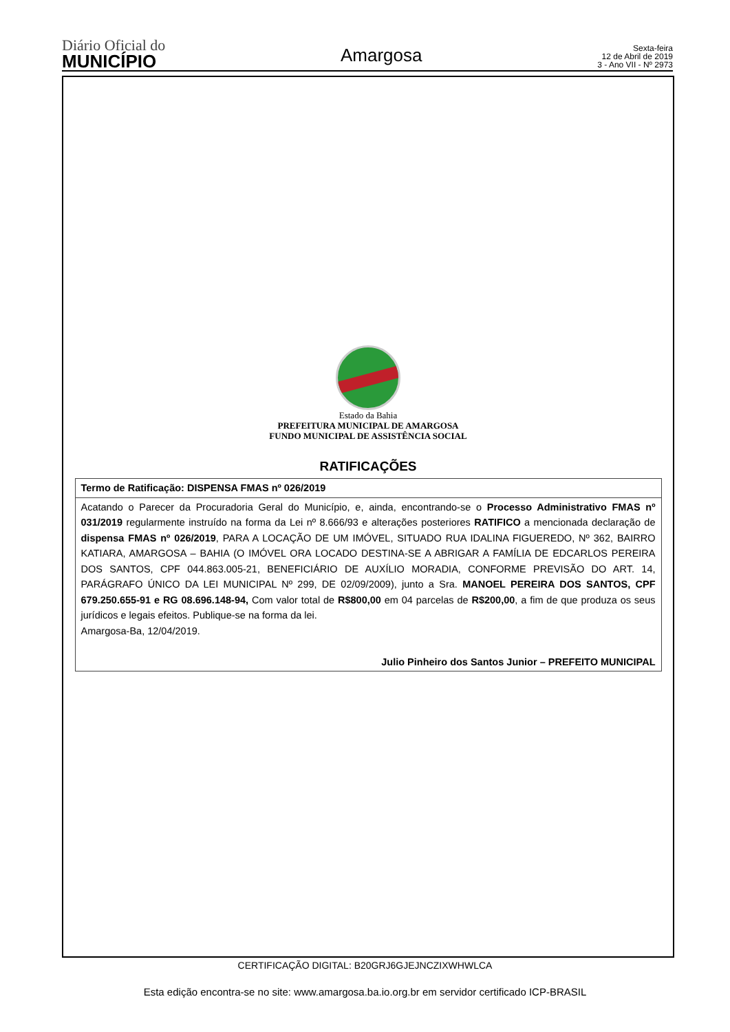Diário Oficial do
MUNICÍPIO
Amargosa
Sexta-feira
12 de Abril de 2019
3 - Ano VII - Nº 2973
Estado da Bahia
PREFEITURA MUNICIPAL DE AMARGOSA
FUNDO MUNICIPAL DE ASSISTÊNCIA SOCIAL
RATIFICAÇÕES
| Termo de Ratificação: DISPENSA FMAS nº 026/2019 |
| --- |
| Acatando o Parecer da Procuradoria Geral do Município, e, ainda, encontrando-se o Processo Administrativo FMAS nº 031/2019 regularmente instruído na forma da Lei nº 8.666/93 e alterações posteriores RATIFICO a mencionada declaração de dispensa FMAS nº 026/2019 , PARA A LOCAÇÃO DE UM IMÓVEL, SITUADO RUA IDALINA FIGUEREDO, Nº 362, BAIRRO KATIARA, AMARGOSA – BAHIA (O IMÓVEL ORA LOCADO DESTINA-SE A ABRIGAR A FAMÍLIA DE EDCARLOS PEREIRA DOS SANTOS, CPF 044.863.005-21, BENEFICIÁRIO DE AUXÍLIO MORADIA, CONFORME PREVISÃO DO ART. 14, PARÁGRAFO ÚNICO DA LEI MUNICIPAL Nº 299, DE 02/09/2009), junto a Sra. MANOEL PEREIRA DOS SANTOS, CPF 679.250.655-91 e RG 08.696.148-94, Com valor total de R$800,00 em 04 parcelas de R$200,00 , a fim de que produza os seus jurídicos e legais efeitos. Publique-se na forma da lei. Amargosa-Ba, 12/04/2019. Julio Pinheiro dos Santos Junior – PREFEITO MUNICIPAL |
CERTIFICAÇÃO DIGITAL: B20GRJ6GJEJNCZIXWHWLCA
Esta edição encontra-se no site: www.amargosa.ba.io.org.br em servidor certificado ICP-BRASIL